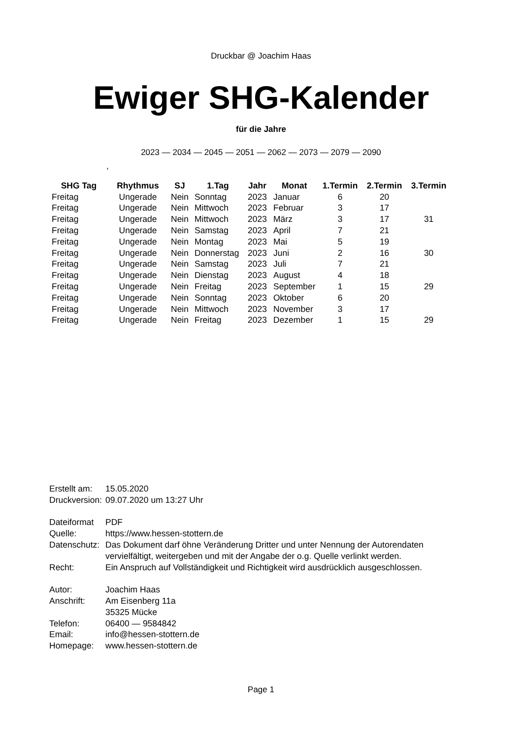Druckbar @ Joachim Haas
Ewiger SHG-Kalender
für die Jahre
2023 — 2034 — 2045 — 2051 — 2062 — 2073 — 2079 — 2090
,
| SHG Tag | Rhythmus | SJ | 1.Tag | Jahr | Monat | 1.Termin | 2.Termin | 3.Termin |
| --- | --- | --- | --- | --- | --- | --- | --- | --- |
| Freitag | Ungerade | Nein | Sonntag | 2023 | Januar | 6 | 20 | |
| Freitag | Ungerade | Nein | Mittwoch | 2023 | Februar | 3 | 17 | |
| Freitag | Ungerade | Nein | Mittwoch | 2023 | März | 3 | 17 | 31 |
| Freitag | Ungerade | Nein | Samstag | 2023 | April | 7 | 21 | |
| Freitag | Ungerade | Nein | Montag | 2023 | Mai | 5 | 19 | |
| Freitag | Ungerade | Nein | Donnerstag | 2023 | Juni | 2 | 16 | 30 |
| Freitag | Ungerade | Nein | Samstag | 2023 | Juli | 7 | 21 | |
| Freitag | Ungerade | Nein | Dienstag | 2023 | August | 4 | 18 | |
| Freitag | Ungerade | Nein | Freitag | 2023 | September | 1 | 15 | 29 |
| Freitag | Ungerade | Nein | Sonntag | 2023 | Oktober | 6 | 20 | |
| Freitag | Ungerade | Nein | Mittwoch | 2023 | November | 3 | 17 | |
| Freitag | Ungerade | Nein | Freitag | 2023 | Dezember | 1 | 15 | 29 |
| Erstellt am: | 15.05.2020 |
| Druckversion: | 09.07.2020 um 13:27 Uhr |
| Dateiformat | PDF |
| Quelle: | https://www.hessen-stottern.de |
| Datenschutz: | Das Dokument darf öhne Veränderung Dritter und unter Nennung der Autorendaten vervielfältigt, weitergeben und mit der Angabe der o.g. Quelle verlinkt werden. |
| Recht: | Ein Anspruch auf Vollständigkeit und Richtigkeit wird ausdrücklich ausgeschlossen. |
| Autor: | Joachim Haas |
| Anschrift: | Am Eisenberg 11a 35325 Mücke |
| Telefon: | 06400 — 9584842 |
| Email: | info@hessen-stottern.de |
| Homepage: | www.hessen-stottern.de |
Page 1